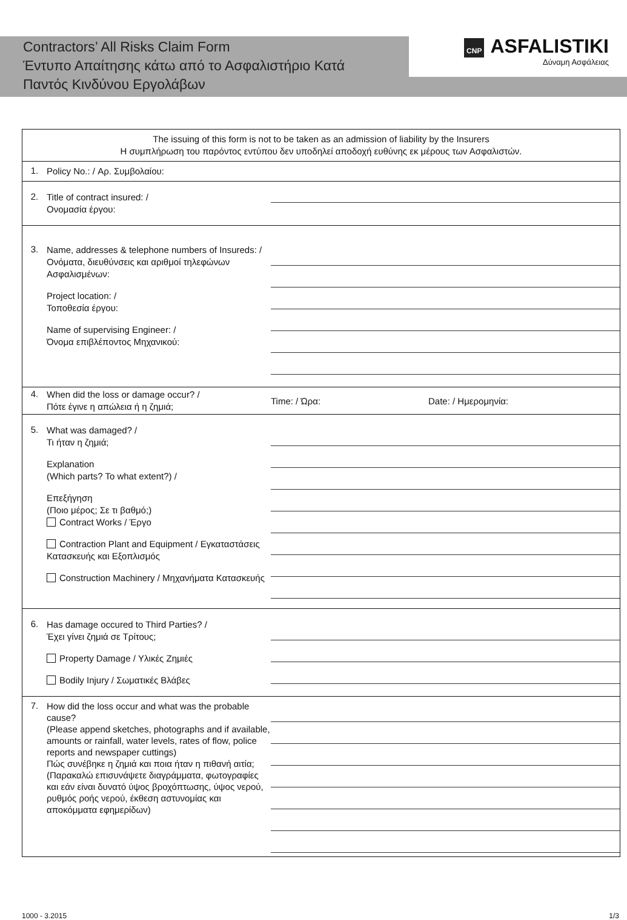Contractors’ All Risks Claim Form
Έντυπο Απαίτησης κάτω από το Ασφαλιστήριο Κατά Παντός Κινδύνου Εργολάβων
CNP ASFALISTIKI
Δύναμη Ασφάλειας
The issuing of this form is not to be taken as an admission of liability by the Insurers
Η συμπλήρωση του παρόντος εντύπου δεν υποδηλεί αποδοχή ευθύνης εκ μέρους των Ασφαλιστών.
1.
Policy No.: / Αρ. Συμβολαίου:
2.
Title of contract insured: /
Ονομασία έργου:
3.
Name, addresses & telephone numbers of Insureds: /
Ονόματα, διευθύνσεις και αριθμοί τηλεφώνων Ασφαλισμένων:
Project location: /
Τοποθεσία έργου:
Name of supervising Engineer: /
Όνομα επιβλέποντος Μηχανικού:
4.
When did the loss or damage occur? /
Πότε έγινε η απώλεια ή η ζημιά;
Time: / Ώρα: Date: / Ημερομηνία:
5.
What was damaged? /
Τι ήταν η ζημιά;
Explanation
(Which parts? To what extent?) /
Επεξήγηση
(Ποιο μέρος; Σε τι βαθμό;)
Contract Works / Έργο
Contraction Plant and Equipment / Εγκαταστάσεις Κατασκευής και Εξοπλισμός
Construction Machinery / Μηχανήματα Κατασκευής
6.
Has damage occured to Third Parties? /
Έχει γίνει ζημιά σε Τρίτους;
Property Damage / Υλικές Ζημιές
Bodily Injury / Σωματικές Βλάβες
7.
How did the loss occur and what was the probable cause?
(Please append sketches, photographs and if available, amounts or rainfall, water levels, rates of flow, police reports and newspaper cuttings)
Πώς συνέβηκε η ζημιά και ποια ήταν η πιθανή αιτία;
(Παρακαλώ επισυνάψετε διαγράμματα, φωτογραφίες και εάν είναι δυνατό ύψος βροχόπτωσης, ύψος νερού, ρυθμός ροής νερού, έκθεση αστυνομίας και αποκόμματα εφημερίδων)
1000 - 3.2015 1/3